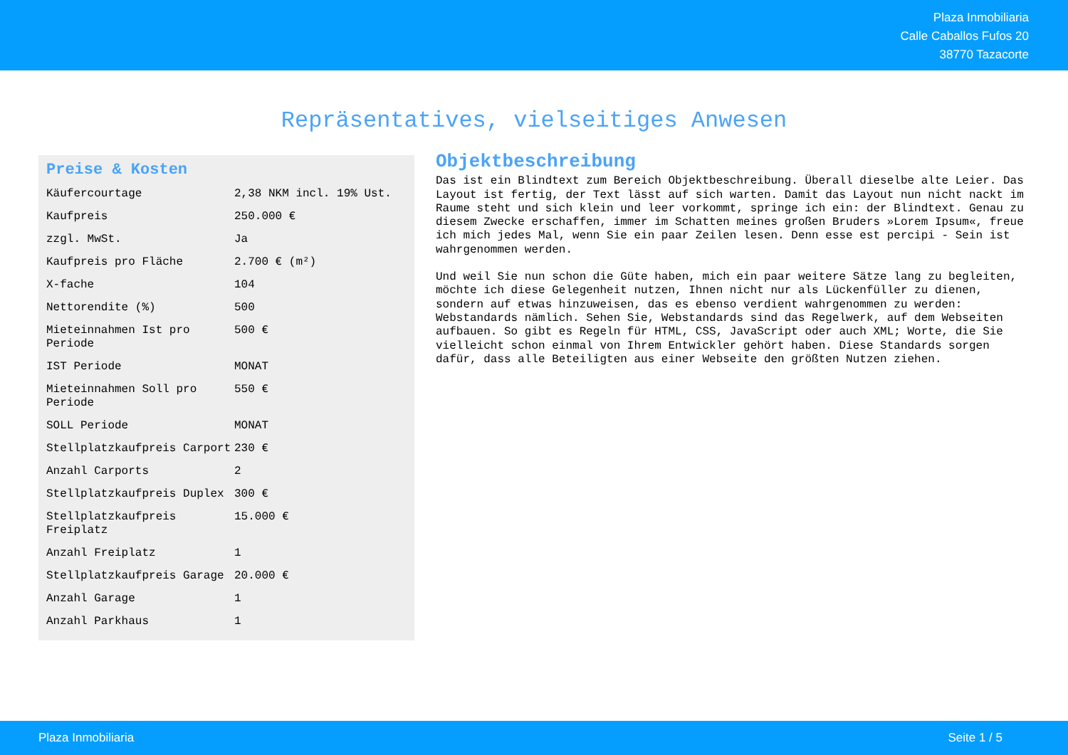Plaza Inmobiliaria
Calle Caballos Fufos 20
38770 Tazacorte
Repräsentatives, vielseitiges Anwesen
Preise & Kosten
| Käufercourtage | 2,38 NKM incl. 19% Ust. |
| Kaufpreis | 250.000 € |
| zzgl. MwSt. | Ja |
| Kaufpreis pro Fläche | 2.700 € (m²) |
| X-fache | 104 |
| Nettorendite (%) | 500 |
| Mieteinnahmen Ist pro Periode | 500 € |
| IST Periode | MONAT |
| Mieteinnahmen Soll pro Periode | 550 € |
| SOLL Periode | MONAT |
| Stellplatzkaufpreis Carport | 230 € |
| Anzahl Carports | 2 |
| Stellplatzkaufpreis Duplex | 300 € |
| Stellplatzkaufpreis Freiplatz | 15.000 € |
| Anzahl Freiplatz | 1 |
| Stellplatzkaufpreis Garage | 20.000 € |
| Anzahl Garage | 1 |
| Anzahl Parkhaus | 1 |
Objektbeschreibung
Das ist ein Blindtext zum Bereich Objektbeschreibung. Überall dieselbe alte Leier. Das Layout ist fertig, der Text lässt auf sich warten. Damit das Layout nun nicht nackt im Raume steht und sich klein und leer vorkommt, springe ich ein: der Blindtext. Genau zu diesem Zwecke erschaffen, immer im Schatten meines großen Bruders »Lorem Ipsum«, freue ich mich jedes Mal, wenn Sie ein paar Zeilen lesen. Denn esse est percipi - Sein ist wahrgenommen werden.
Und weil Sie nun schon die Güte haben, mich ein paar weitere Sätze lang zu begleiten, möchte ich diese Gelegenheit nutzen, Ihnen nicht nur als Lückenfüller zu dienen, sondern auf etwas hinzuweisen, das es ebenso verdient wahrgenommen zu werden: Webstandards nämlich. Sehen Sie, Webstandards sind das Regelwerk, auf dem Webseiten aufbauen. So gibt es Regeln für HTML, CSS, JavaScript oder auch XML; Worte, die Sie vielleicht schon einmal von Ihrem Entwickler gehört haben. Diese Standards sorgen dafür, dass alle Beteiligten aus einer Webseite den größten Nutzen ziehen.
Plaza Inmobiliaria Seite 1 / 5